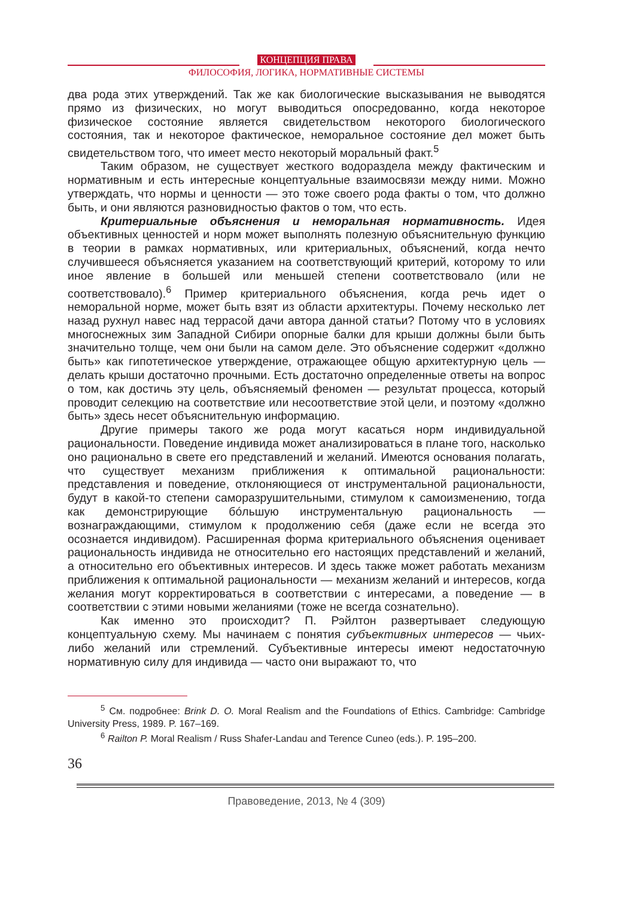КОНЦЕПЦИЯ ПРАВА
ФИЛОСОФИЯ, ЛОГИКА, НОРМАТИВНЫЕ СИСТЕМЫ
два рода этих утверждений. Так же как биологические высказывания не выводятся прямо из физических, но могут выводиться опосредованно, когда некоторое физическое состояние является свидетельством некоторого биологического состояния, так и некоторое фактическое, неморальное состояние дел может быть свидетельством того, что имеет место некоторый моральный факт.<sup>5</sup>
Таким образом, не существует жесткого водораздела между фактическим и нормативным и есть интересные концептуальные взаимосвязи между ними. Можно утверждать, что нормы и ценности — это тоже своего рода факты о том, что должно быть, и они являются разновидностью фактов о том, что есть.
Критериальные объяснения и неморальная нормативность. Идея объективных ценностей и норм может выполнять полезную объяснительную функцию в теории в рамках нормативных, или критериальных, объяснений, когда нечто случившееся объясняется указанием на соответствующий критерий, которому то или иное явление в большей или меньшей степени соответствовало (или не соответствовало).<sup>6</sup> Пример критериального объяснения, когда речь идет о неморальной норме, может быть взят из области архитектуры. Почему несколько лет назад рухнул навес над террасой дачи автора данной статьи? Потому что в условиях многоснежных зим Западной Сибири опорные балки для крыши должны были быть значительно толще, чем они были на самом деле. Это объяснение содержит «должно быть» как гипотетическое утверждение, отражающее общую архитектурную цель — делать крыши достаточно прочными. Есть достаточно определенные ответы на вопрос о том, как достичь эту цель, объясняемый феномен — результат процесса, который проводит селекцию на соответствие или несоответствие этой цели, и поэтому «должно быть» здесь несет объяснительную информацию.
Другие примеры такого же рода могут касаться норм индивидуальной рациональности. Поведение индивида может анализироваться в плане того, насколько оно рационально в свете его представлений и желаний. Имеются основания полагать, что существует механизм приближения к оптимальной рациональности: представления и поведение, отклоняющиеся от инструментальной рациональности, будут в какой-то степени саморазрушительными, стимулом к самоизменению, тогда как демонстрирующие бóльшую инструментальную рациональность — вознаграждающими, стимулом к продолжению себя (даже если не всегда это осознается индивидом). Расширенная форма критериального объяснения оценивает рациональность индивида не относительно его настоящих представлений и желаний, а относительно его объективных интересов. И здесь также может работать механизм приближения к оптимальной рациональности — механизм желаний и интересов, когда желания могут корректироваться в соответствии с интересами, а поведение — в соответствии с этими новыми желаниями (тоже не всегда сознательно).
Как именно это происходит? П. Рэйлтон развертывает следующую концептуальную схему. Мы начинаем с понятия субъективных интересов — чьих-либо желаний или стремлений. Субъективные интересы имеют недостаточную нормативную силу для индивида — часто они выражают то, что
<sup>5</sup> См. подробнее: Brink D. O. Moral Realism and the Foundations of Ethics. Cambridge: Cambridge University Press, 1989. P. 167–169.
<sup>6</sup> Railton P. Moral Realism / Russ Shafer-Landau and Terence Cuneo (eds.). P. 195–200.
36
Правоведение, 2013, № 4 (309)